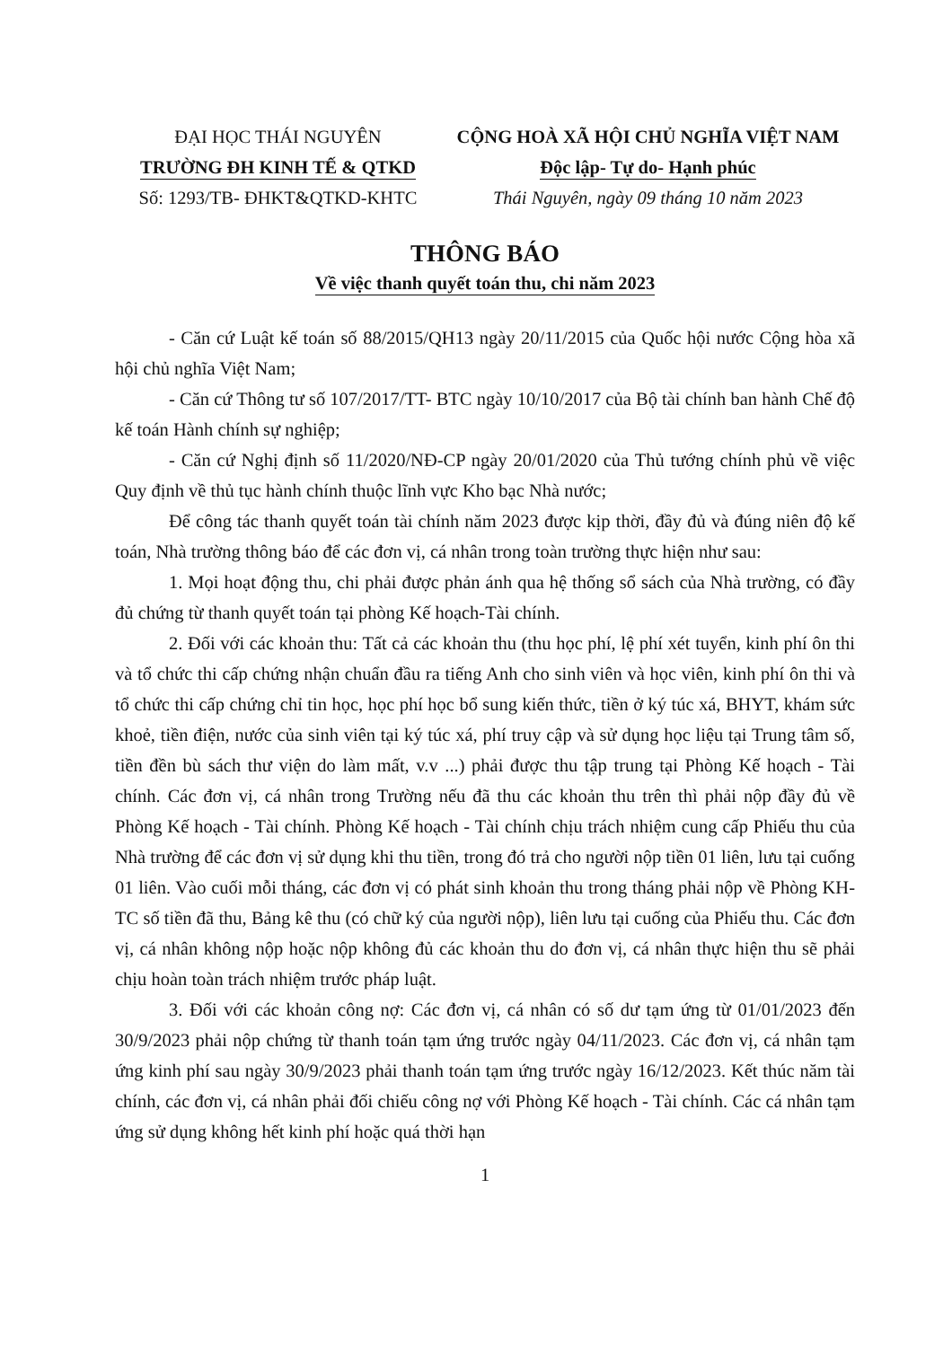ĐẠI HỌC THÁI NGUYÊN
TRƯỜNG ĐH KINH TẾ & QTKD
Số: 1293/TB- ĐHKT&QTKD-KHTC
CỘNG HOÀ XÃ HỘI CHỦ NGHĨA VIỆT NAM
Độc lập- Tự do- Hạnh phúc
Thái Nguyên, ngày 09 tháng 10 năm 2023
THÔNG BÁO
Về việc thanh quyết toán thu, chi năm 2023
- Căn cứ Luật kế toán số 88/2015/QH13 ngày 20/11/2015 của Quốc hội nước Cộng hòa xã hội chủ nghĩa Việt Nam;
- Căn cứ Thông tư số 107/2017/TT- BTC ngày 10/10/2017 của Bộ tài chính ban hành Chế độ kế toán Hành chính sự nghiệp;
- Căn cứ Nghị định số 11/2020/NĐ-CP ngày 20/01/2020 của Thủ tướng chính phủ về việc Quy định về thủ tục hành chính thuộc lĩnh vực Kho bạc Nhà nước;
Để công tác thanh quyết toán tài chính năm 2023 được kịp thời, đầy đủ và đúng niên độ kế toán, Nhà trường thông báo để các đơn vị, cá nhân trong toàn trường thực hiện như sau:
1. Mọi hoạt động thu, chi phải được phản ánh qua hệ thống sổ sách của Nhà trường, có đầy đủ chứng từ thanh quyết toán tại phòng Kế hoạch-Tài chính.
2. Đối với các khoản thu: Tất cả các khoản thu (thu học phí, lệ phí xét tuyển, kinh phí ôn thi và tổ chức thi cấp chứng nhận chuẩn đầu ra tiếng Anh cho sinh viên và học viên, kinh phí ôn thi và tổ chức thi cấp chứng chỉ tin học, học phí học bổ sung kiến thức, tiền ở ký túc xá, BHYT, khám sức khoẻ, tiền điện, nước của sinh viên tại ký túc xá, phí truy cập và sử dụng học liệu tại Trung tâm số, tiền đền bù sách thư viện do làm mất, v.v ...) phải được thu tập trung tại Phòng Kế hoạch - Tài chính. Các đơn vị, cá nhân trong Trường nếu đã thu các khoản thu trên thì phải nộp đầy đủ về Phòng Kế hoạch - Tài chính. Phòng Kế hoạch - Tài chính chịu trách nhiệm cung cấp Phiếu thu của Nhà trường để các đơn vị sử dụng khi thu tiền, trong đó trả cho người nộp tiền 01 liên, lưu tại cuống 01 liên. Vào cuối mỗi tháng, các đơn vị có phát sinh khoản thu trong tháng phải nộp về Phòng KH-TC số tiền đã thu, Bảng kê thu (có chữ ký của người nộp), liên lưu tại cuống của Phiếu thu. Các đơn vị, cá nhân không nộp hoặc nộp không đủ các khoản thu do đơn vị, cá nhân thực hiện thu sẽ phải chịu hoàn toàn trách nhiệm trước pháp luật.
3. Đối với các khoản công nợ: Các đơn vị, cá nhân có số dư tạm ứng từ 01/01/2023 đến 30/9/2023 phải nộp chứng từ thanh toán tạm ứng trước ngày 04/11/2023. Các đơn vị, cá nhân tạm ứng kinh phí sau ngày 30/9/2023 phải thanh toán tạm ứng trước ngày 16/12/2023. Kết thúc năm tài chính, các đơn vị, cá nhân phải đối chiếu công nợ với Phòng Kế hoạch - Tài chính. Các cá nhân tạm ứng sử dụng không hết kinh phí hoặc quá thời hạn
1